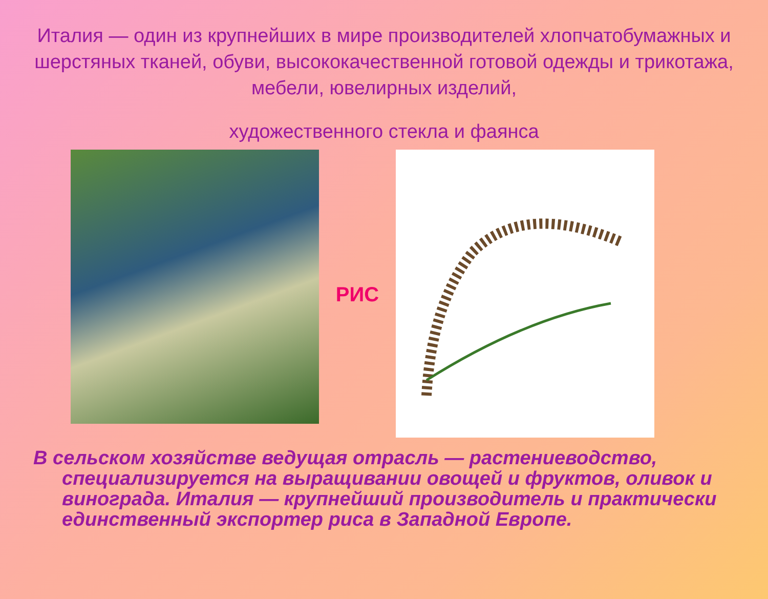Италия — один из крупнейших в мире производителей хлопчатобумажных и шерстяных тканей, обуви, высококачественной готовой одежды и трикотажа, мебели, ювелирных изделий,
художественного стекла и фаянса
РИС
В сельском хозяйстве ведущая отрасль — растениеводство, специализируется на выращивании овощей и фруктов, оливок и винограда. Италия — крупнейший производитель и практически единственный экспортер риса в Западной Европе.